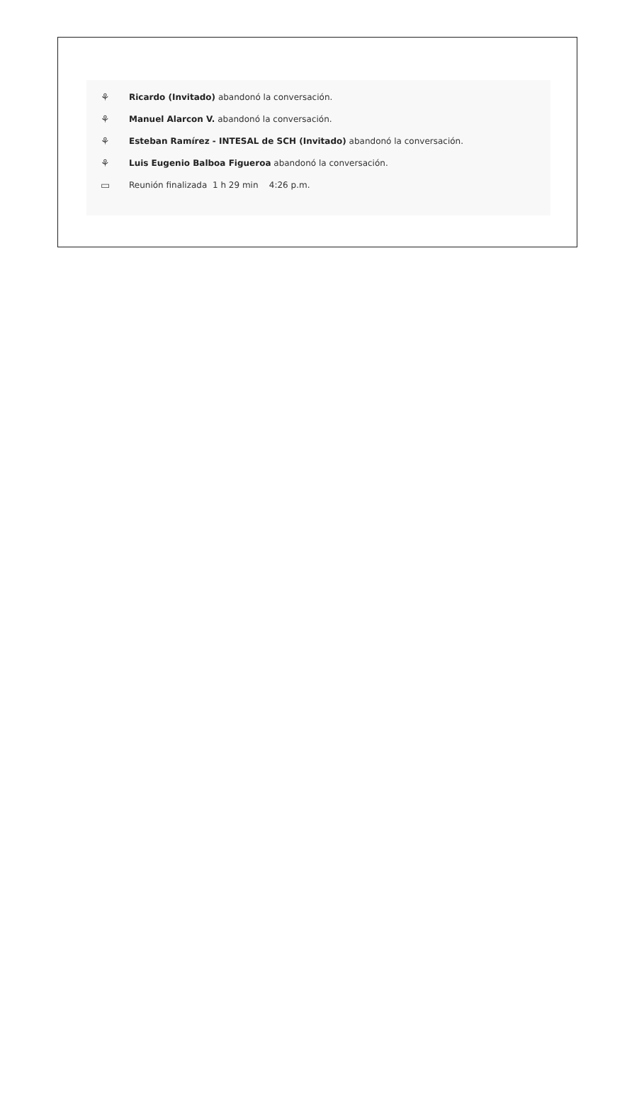⚘ Ricardo (Invitado) abandonó la conversación.
⚘ Manuel Alarcon V. abandonó la conversación.
⚘ Esteban Ramírez - INTESAL de SCH (Invitado) abandonó la conversación.
⚘ Luis Eugenio Balboa Figueroa abandonó la conversación.
▭ Reunión finalizada 1 h 29 min 4:26 p.m.